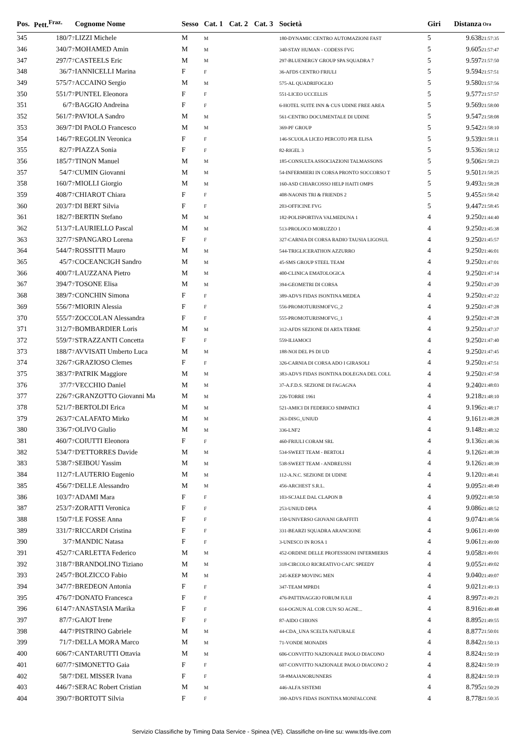| Pos. | Pett.<sup>Fraz.</sup> | | Cognome Nome | Sesso | Cat. 1 | Cat. 2 | Cat. 3 | Società | Giri | Distanza | Ora |
| --- | --- | --- | --- | --- | --- | --- | --- | --- | --- | --- | --- |
| 345 | 180/7 | 7 | LIZZI Michele | M | M | | | 180-DYNAMIC CENTRO AUTOMAZIONI FAST | 5 | 9.638 | 21:57:35 |
| 346 | 340/7 | 7 | MOHAMED Amin | M | M | | | 340-STAY HUMAN - CODESS FVG | 5 | 9.605 | 21:57:47 |
| 347 | 297/7 | 7 | CASTEELS Eric | M | M | | | 297-BLUENERGY GROUP SPA SQUADRA 7 | 5 | 9.597 | 21:57:50 |
| 348 | 36/7 | 7 | IANNICELLI Marina | F | F | | | 36-AFDS CENTRO FRIULI | 5 | 9.594 | 21:57:51 |
| 349 | 575/7 | 7 | ACCAINO Sergio | M | M | | | 575-AL QUADRIFOGLIO | 5 | 9.580 | 21:57:56 |
| 350 | 551/7 | 7 | PUNTEL Eleonora | F | F | | | 551-LICEO UCCELLIS | 5 | 9.577 | 21:57:57 |
| 351 | 6/7 | 7 | BAGGIO Andreina | F | F | | | 6-HOTEL SUITE INN & CUS UDINE FREE AREA | 5 | 9.569 | 21:58:00 |
| 352 | 561/7 | 7 | PAVIOLA Sandro | M | M | | | 561-CENTRO DOCUMENTALE DI UDINE | 5 | 9.547 | 21:58:08 |
| 353 | 369/7 | 7 | DI PAOLO Francesco | M | M | | | 369-PF GROUP | 5 | 9.542 | 21:58:10 |
| 354 | 146/7 | 7 | REGOLIN Veronica | F | F | | | 146-SCUOLA LICEO PERCOTO PER ELISA | 5 | 9.539 | 21:58:11 |
| 355 | 82/7 | 7 | PIAZZA Sonia | F | F | | | 82-RIGEL 3 | 5 | 9.536 | 21:58:12 |
| 356 | 185/7 | 7 | TINON Manuel | M | M | | | 185-CONSULTA ASSOCIAZIONI TALMASSONS | 5 | 9.506 | 21:58:23 |
| 357 | 54/7 | 7 | CUMIN Giovanni | M | M | | | 54-INFERMIERI IN CORSA PRONTO SOCCORSO T | 5 | 9.501 | 21:58:25 |
| 358 | 160/7 | 7 | MIOLLI Giorgio | M | M | | | 160-ASD CHIARCOSSO HELP HAITI OMPS | 5 | 9.493 | 21:58:28 |
| 359 | 408/7 | 7 | CHIAROT Chiara | F | F | | | 408-NAONIS TRI & FRIENDS 2 | 5 | 9.455 | 21:58:42 |
| 360 | 203/7 | 7 | DI BERT Silvia | F | F | | | 203-OFFICINE FVG | 5 | 9.447 | 21:58:45 |
| 361 | 182/7 | 7 | BERTIN Stefano | M | M | | | 182-POLISPORTIVA VALMEDUNA 1 | 4 | 9.250 | 21:44:40 |
| 362 | 513/7 | 7 | LAURIELLO Pascal | M | M | | | 513-PROLOCO MORUZZO 1 | 4 | 9.250 | 21:45:38 |
| 363 | 327/7 | 7 | SPANGARO Lorena | F | F | | | 327-CARNIA DI CORSA RADIO TAUSIA LIGOSUL | 4 | 9.250 | 21:45:57 |
| 364 | 544/7 | 7 | ROSSITTI Mauro | M | M | | | 544-TRIGLICERATHON AZZURRO | 4 | 9.250 | 21:46:01 |
| 365 | 45/7 | 7 | COCEANCIGH Sandro | M | M | | | 45-SMS GROUP STEEL TEAM | 4 | 9.250 | 21:47:01 |
| 366 | 400/7 | 7 | LAUZZANA Pietro | M | M | | | 400-CLINICA EMATOLOGICA | 4 | 9.250 | 21:47:14 |
| 367 | 394/7 | 7 | TOSONE Elisa | M | M | | | 394-GEOMETRI DI CORSA | 4 | 9.250 | 21:47:20 |
| 368 | 389/7 | 7 | CONCHIN Simona | F | F | | | 389-ADVS FIDAS ISONTINA MEDEA | 4 | 9.250 | 21:47:22 |
| 369 | 556/7 | 7 | MIORIN Alessia | F | F | | | 556-PROMOTURISMOFVG_2 | 4 | 9.250 | 21:47:28 |
| 370 | 555/7 | 7 | ZOCCOLAN Alessandra | F | F | | | 555-PROMOTURISMOFVG_1 | 4 | 9.250 | 21:47:28 |
| 371 | 312/7 | 7 | BOMBARDIER Loris | M | M | | | 312-AFDS SEZIONE DI ARTA TERME | 4 | 9.250 | 21:47:37 |
| 372 | 559/7 | 7 | STRAZZANTI Concetta | F | F | | | 559-ILIAMOCI | 4 | 9.250 | 21:47:40 |
| 373 | 188/7 | 7 | AVVISATI Umberto Luca | M | M | | | 188-NOI DEL PS DI UD | 4 | 9.250 | 21:47:45 |
| 374 | 326/7 | 7 | GRAZIOSO Clemes | F | F | | | 326-CARNIA DI CORSA ADO I GIRASOLI | 4 | 9.250 | 21:47:51 |
| 375 | 383/7 | 7 | PATRIK Maggiore | M | M | | | 383-ADVS FIDAS ISONTINA DOLEGNA DEL COLL | 4 | 9.250 | 21:47:58 |
| 376 | 37/7 | 7 | VECCHIO Daniel | M | M | | | 37-A.F.D.S. SEZIONE DI FAGAGNA | 4 | 9.240 | 21:48:03 |
| 377 | 226/7 | 7 | GRANZOTTO Giovanni Ma | M | M | | | 226-TORRE 1961 | 4 | 9.218 | 21:48:10 |
| 378 | 521/7 | 7 | BERTOLDI Erica | M | M | | | 521-AMICI DI FEDERICO SIMPATICI | 4 | 9.196 | 21:48:17 |
| 379 | 263/7 | 7 | CALAFATO Mirko | M | M | | | 263-DISG_UNIUD | 4 | 9.161 | 21:48:28 |
| 380 | 336/7 | 7 | OLIVO Giulio | M | M | | | 336-LNF2 | 4 | 9.148 | 21:48:32 |
| 381 | 460/7 | 7 | COIUTTI Eleonora | F | F | | | 460-FRIULI CORAM SRL | 4 | 9.136 | 21:48:36 |
| 382 | 534/7 | 7 | D'ETTORRES Davide | M | M | | | 534-SWEET TEAM - BERTOLI | 4 | 9.126 | 21:48:39 |
| 383 | 538/7 | 7 | SEIBOU Yassim | M | M | | | 538-SWEET TEAM - ANDREUSSI | 4 | 9.126 | 21:48:39 |
| 384 | 112/7 | 7 | LAUTERIO Eugenio | M | M | | | 112-A.N.C. SEZIONE DI UDINE | 4 | 9.120 | 21:48:41 |
| 385 | 456/7 | 7 | DELLE Alessandro | M | M | | | 456-ARCHEST S.R.L. | 4 | 9.095 | 21:48:49 |
| 386 | 103/7 | 7 | ADAMI Mara | F | F | | | 103-SCJALE DAL CLAPON B | 4 | 9.092 | 21:48:50 |
| 387 | 253/7 | 7 | ZORATTI Veronica | F | F | | | 253-UNIUD DPIA | 4 | 9.086 | 21:48:52 |
| 388 | 150/7 | 7 | LE FOSSE Anna | F | F | | | 150-UNIVERSO GIOVANI GRAFFITI | 4 | 9.074 | 21:48:56 |
| 389 | 331/7 | 7 | RICCARDI Cristina | F | F | | | 331-BEARZI SQUADRA ARANCIONE | 4 | 9.061 | 21:49:00 |
| 390 | 3/7 | 7 | MANDIC Natasa | F | F | | | 3-UNESCO IN ROSA 1 | 4 | 9.061 | 21:49:00 |
| 391 | 452/7 | 7 | CARLETTA Federico | M | M | | | 452-ORDINE DELLE PROFESSIONI INFERMIERIS | 4 | 9.058 | 21:49:01 |
| 392 | 318/7 | 7 | BRANDOLINO Tiziano | M | M | | | 318-CIRCOLO RICREATIVO CAFC SPEEDY | 4 | 9.055 | 21:49:02 |
| 393 | 245/7 | 7 | BOLZICCO Fabio | M | M | | | 245-KEEP MOVING MEN | 4 | 9.040 | 21:49:07 |
| 394 | 347/7 | 7 | BREDEON Antonia | F | F | | | 347-TEAM MPRD1 | 4 | 9.021 | 21:49:13 |
| 395 | 476/7 | 7 | DONATO Francesca | F | F | | | 476-PATTINAGGIO FORUM IULII | 4 | 8.997 | 21:49:21 |
| 396 | 614/7 | 7 | ANASTASIA Marika | F | F | | | 614-OGNUN AL COR CUN SO AGNE... | 4 | 8.916 | 21:49:48 |
| 397 | 87/7 | 7 | GAIOT Irene | F | F | | | 87-AIDO CHIONS | 4 | 8.895 | 21:49:55 |
| 398 | 44/7 | 7 | PISTRINO Gabriele | M | M | | | 44-CDA_UNA SCELTA NATURALE | 4 | 8.877 | 21:50:01 |
| 399 | 71/7 | 7 | DELLA MORA Marco | M | M | | | 71-VONDE MONADIS | 4 | 8.842 | 21:50:13 |
| 400 | 606/7 | 7 | CANTARUTTI Ottavia | M | M | | | 606-CONVITTO NAZIONALE PAOLO DIACONO | 4 | 8.824 | 21:50:19 |
| 401 | 607/7 | 7 | SIMONETTO Gaia | F | F | | | 607-CONVITTO NAZIONALE PAOLO DIACONO 2 | 4 | 8.824 | 21:50:19 |
| 402 | 58/7 | 7 | DEL MISSER Ivana | F | F | | | 58-#MAJANORUNNERS | 4 | 8.824 | 21:50:19 |
| 403 | 446/7 | 7 | SERAC Robert Cristian | M | M | | | 446-ALFA SISTEMI | 4 | 8.795 | 21:50:29 |
| 404 | 390/7 | 7 | BORTOTT Silvia | F | F | | | 390-ADVS FIDAS ISONTINA MONFALCONE | 4 | 8.778 | 21:50:35 |
Servizio Classifiche by Timing Data Service - Spinea (VE). Classifiche on-line su: www.tds-live.com